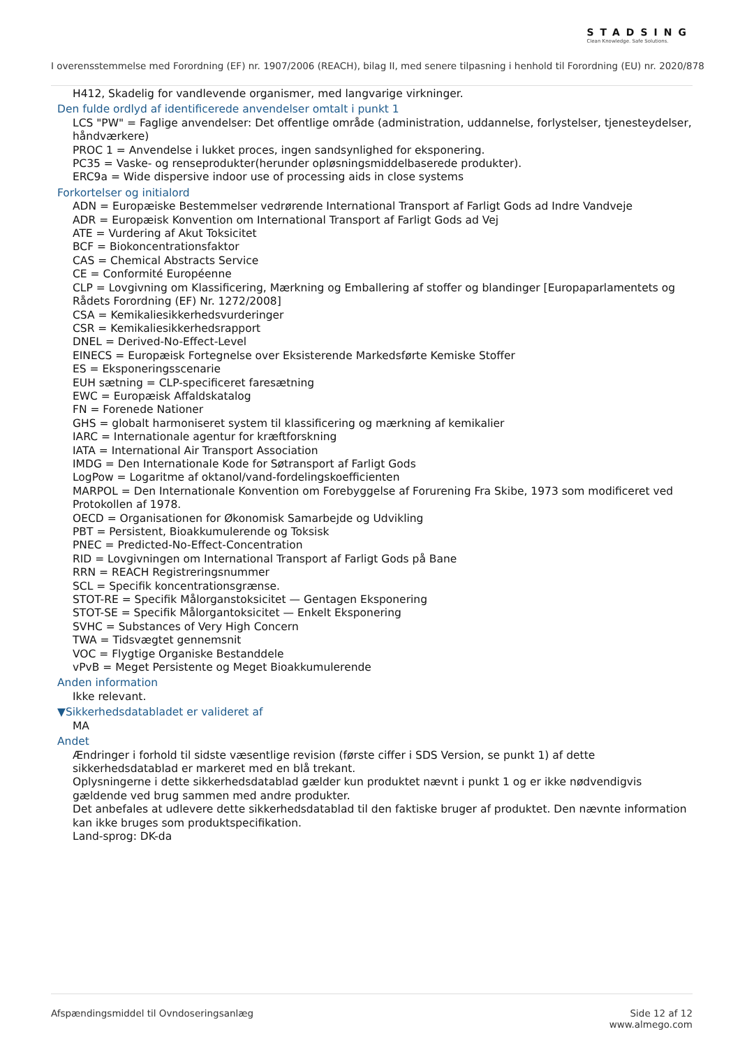STADSING
Clean Knowledge. Safe Solutions.
I overensstemmelse med Forordning (EF) nr. 1907/2006 (REACH), bilag II, med senere tilpasning i henhold til Forordning (EU) nr. 2020/878
H412, Skadelig for vandlevende organismer, med langvarige virkninger.
Den fulde ordlyd af identificerede anvendelser omtalt i punkt 1
LCS "PW" = Faglige anvendelser: Det offentlige område (administration, uddannelse, forlystelser, tjenesteydelser, håndværkere)
PROC 1 = Anvendelse i lukket proces, ingen sandsynlighed for eksponering.
PC35 = Vaske- og renseprodukter(herunder opløsningsmiddelbaserede produkter).
ERC9a = Wide dispersive indoor use of processing aids in close systems
Forkortelser og initialord
ADN = Europæiske Bestemmelser vedrørende International Transport af Farligt Gods ad Indre Vandveje
ADR = Europæisk Konvention om International Transport af Farligt Gods ad Vej
ATE = Vurdering af Akut Toksicitet
BCF = Biokoncentrationsfaktor
CAS = Chemical Abstracts Service
CE = Conformité Européenne
CLP = Lovgivning om Klassificering, Mærkning og Emballering af stoffer og blandinger [Europaparlamentets og Rådets Forordning (EF) Nr. 1272/2008]
CSA = Kemikaliesikkerhedsvurderinger
CSR = Kemikaliesikkerhedsrapport
DNEL = Derived-No-Effect-Level
EINECS = Europæisk Fortegnelse over Eksisterende Markedsførte Kemiske Stoffer
ES = Eksponeringsscenarie
EUH sætning = CLP-specificeret faresætning
EWC = Europæisk Affaldskatalog
FN = Forenede Nationer
GHS = globalt harmoniseret system til klassificering og mærkning af kemikalier
IARC = Internationale agentur for kræftforskning
IATA = International Air Transport Association
IMDG = Den Internationale Kode for Søtransport af Farligt Gods
LogPow = Logaritme af oktanol/vand-fordelingskoefficienten
MARPOL = Den Internationale Konvention om Forebyggelse af Forurening Fra Skibe, 1973 som modificeret ved Protokollen af 1978.
OECD = Organisationen for Økonomisk Samarbejde og Udvikling
PBT = Persistent, Bioakkumulerende og Toksisk
PNEC = Predicted-No-Effect-Concentration
RID = Lovgivningen om International Transport af Farligt Gods på Bane
RRN = REACH Registreringsnummer
SCL = Specifik koncentrationsgrænse.
STOT-RE = Specifik Målorganstoksicitet — Gentagen Eksponering
STOT-SE = Specifik Målorgantoksicitet — Enkelt Eksponering
SVHC = Substances of Very High Concern
TWA = Tidsvægtet gennemsnit
VOC = Flygtige Organiske Bestanddele
vPvB = Meget Persistente og Meget Bioakkumulerende
Anden information
Ikke relevant.
▼Sikkerhedsdatabladet er valideret af
MA
Andet
Ændringer i forhold til sidste væsentlige revision (første ciffer i SDS Version, se punkt 1) af dette sikkerhedsdatablad er markeret med en blå trekant.
Oplysningerne i dette sikkerhedsdatablad gælder kun produktet nævnt i punkt 1 og er ikke nødvendigvis gældende ved brug sammen med andre produkter.
Det anbefales at udlevere dette sikkerhedsdatablad til den faktiske bruger af produktet. Den nævnte information kan ikke bruges som produktspecifikation.
Land-sprog: DK-da
Afspændingsmiddel til Ovndoseringsanlæg
Side 12 af 12
www.almego.com